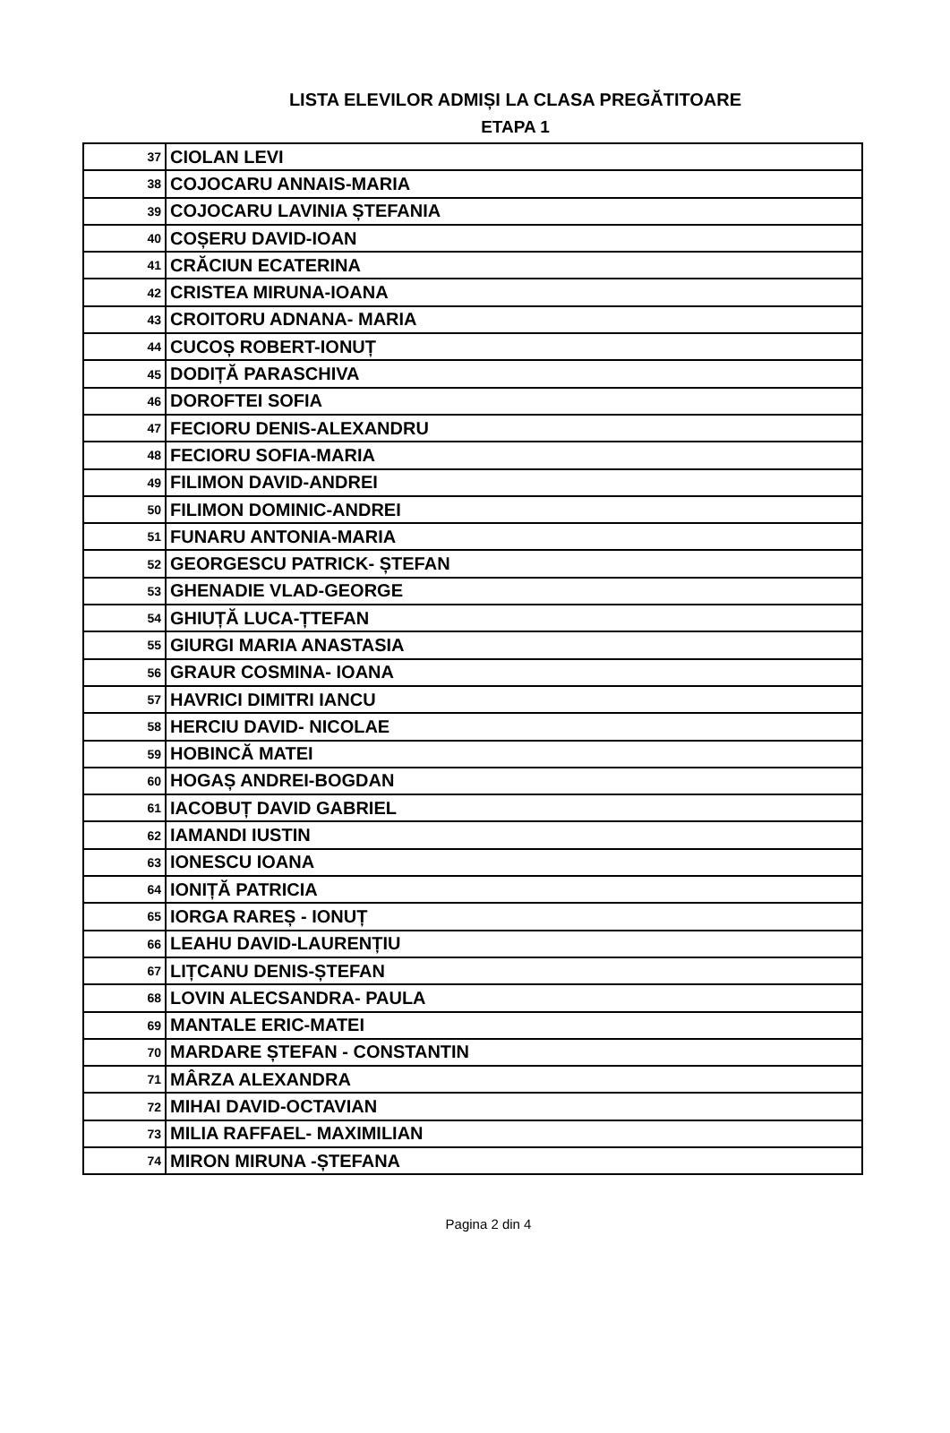LISTA ELEVILOR ADMIȘI LA CLASA PREGĂTITOARE
ETAPA 1
| 37 | CIOLAN LEVI |
| 38 | COJOCARU ANNAIS-MARIA |
| 39 | COJOCARU LAVINIA ȘTEFANIA |
| 40 | COȘERU DAVID-IOAN |
| 41 | CRĂCIUN ECATERINA |
| 42 | CRISTEA MIRUNA-IOANA |
| 43 | CROITORU ADNANA- MARIA |
| 44 | CUCOȘ ROBERT-IONUȚ |
| 45 | DODIȚĂ PARASCHIVA |
| 46 | DOROFTEI SOFIA |
| 47 | FECIORU DENIS-ALEXANDRU |
| 48 | FECIORU SOFIA-MARIA |
| 49 | FILIMON DAVID-ANDREI |
| 50 | FILIMON DOMINIC-ANDREI |
| 51 | FUNARU ANTONIA-MARIA |
| 52 | GEORGESCU PATRICK- ȘTEFAN |
| 53 | GHENADIE VLAD-GEORGE |
| 54 | GHIUȚĂ LUCA-ȚTEFAN |
| 55 | GIURGI MARIA ANASTASIA |
| 56 | GRAUR COSMINA- IOANA |
| 57 | HAVRICI DIMITRI IANCU |
| 58 | HERCIU DAVID- NICOLAE |
| 59 | HOBINCĂ MATEI |
| 60 | HOGAȘ ANDREI-BOGDAN |
| 61 | IACOBUȚ DAVID GABRIEL |
| 62 | IAMANDI IUSTIN |
| 63 | IONESCU IOANA |
| 64 | IONIȚĂ PATRICIA |
| 65 | IORGA RAREȘ - IONUȚ |
| 66 | LEAHU DAVID-LAURENȚIU |
| 67 | LIȚCANU DENIS-ȘTEFAN |
| 68 | LOVIN ALECSANDRA- PAULA |
| 69 | MANTALE ERIC-MATEI |
| 70 | MARDARE ȘTEFAN - CONSTANTIN |
| 71 | MÂRZA ALEXANDRA |
| 72 | MIHAI DAVID-OCTAVIAN |
| 73 | MILIA RAFFAEL- MAXIMILIAN |
| 74 | MIRON MIRUNA -ȘTEFANA |
Pagina 2 din 4